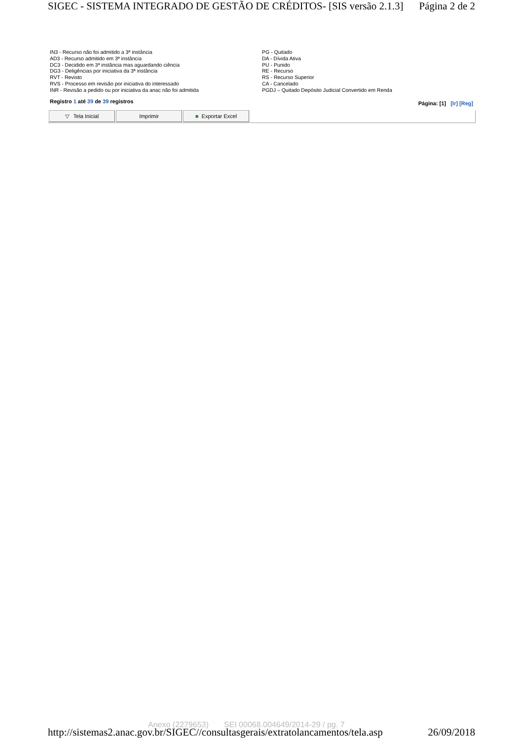SIGEC - SISTEMA INTEGRADO DE GESTÃO DE CRÉDITOS- [SIS versão 2.1.3] Página 2 de 2
IN3 - Recurso não foi admitido a 3ª instância
AD3 - Recurso admitido em 3ª instância
DC3 - Decidido em 3ª instância mas aguardando ciência
DG3 - Deligências por iniciativa da 3ª instância
RVT - Revisto
RVS - Processo em revisão por iniciativa do interessado
INR - Revisão a pedido ou por iniciativa da anac não foi admitida
PG - Quitado
DA - Dívida Ativa
PU - Punido
RE - Recurso
RS - Recurso Superior
CA - Cancelado
PGDJ – Quitado Depósito Judicial Convertido em Renda
Registro 1 até 39 de 39 registros Página: [1] [Ir] [Reg]
▽ Tela Inicial Imprimir ■ Exportar Excel
Anexo (2279653) SEI 00068.004649/2014-29 / pg. 7
http://sistemas2.anac.gov.br/SIGEC//consultasgerais/extratolancamentos/tela.asp 26/09/2018